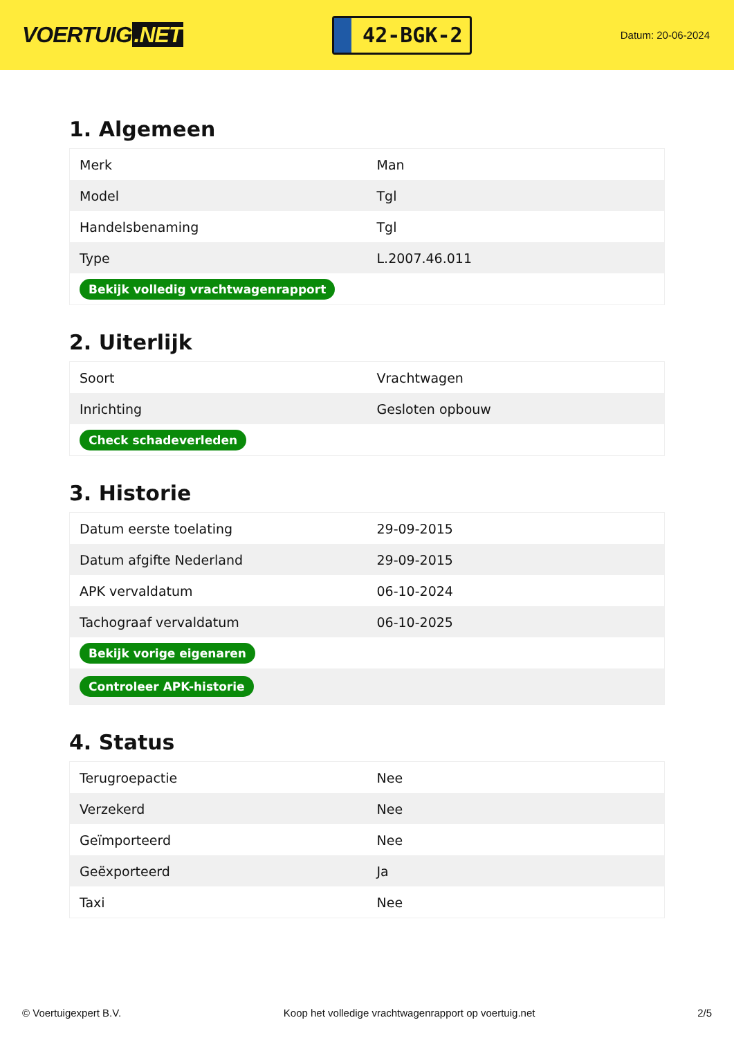VOERTUIG.NET
42-BGK-2
Datum: 20-06-2024
1. Algemeen
| Merk | Man |
| Model | Tgl |
| Handelsbenaming | Tgl |
| Type | L.2007.46.011 |
| Bekijk volledig vrachtwagenrapport | |
2. Uiterlijk
| Soort | Vrachtwagen |
| Inrichting | Gesloten opbouw |
| Check schadeverleden | |
3. Historie
| Datum eerste toelating | 29-09-2015 |
| Datum afgifte Nederland | 29-09-2015 |
| APK vervaldatum | 06-10-2024 |
| Tachograaf vervaldatum | 06-10-2025 |
| Bekijk vorige eigenaren | |
| Controleer APK-historie | |
4. Status
| Terugroepactie | Nee |
| Verzekerd | Nee |
| Geïmporteerd | Nee |
| Geëxporteerd | Ja |
| Taxi | Nee |
© Voertuigexpert B.V. Koop het volledige vrachtwagenrapport op voertuig.net 2/5